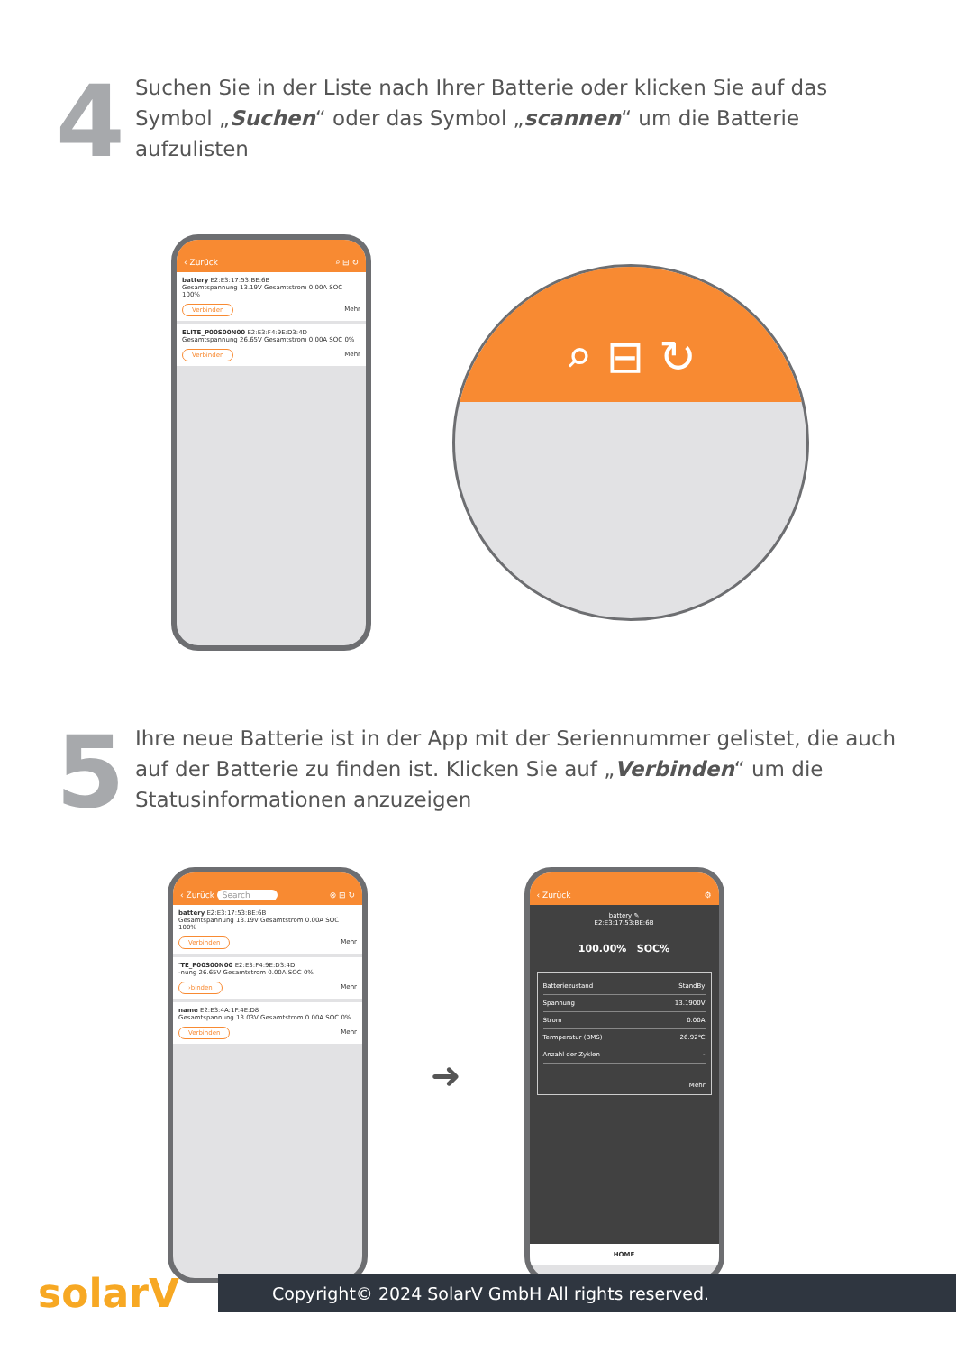4
Suchen Sie in der Liste nach Ihrer Batterie oder klicken Sie auf das Symbol „Suchen“ oder das Symbol „scannen“ um die Batterie aufzulisten
‹ Zurück ⌕ ⊟ ↻
battery E2:E3:17:53:BE:6B
Gesamtspannung 13.19V Gesamtstrom 0.00A SOC 100%
Verbinden Mehr
ELITE_P00S00N00 E2:E3:F4:9E:D3:4D
Gesamtspannung 26.65V Gesamtstrom 0.00A SOC 0%
Verbinden Mehr
⌕ ⊟ ↻
5
Ihre neue Batterie ist in der App mit der Seriennummer gelistet, die auch auf der Batterie zu finden ist. Klicken Sie auf „Verbinden“ um die Statusinformationen anzuzeigen
‹ Zurück Search ⊗ ⊟ ↻
battery E2:E3:17:53:BE:6B
Gesamtspannung 13.19V Gesamtstrom 0.00A SOC 100%
Verbinden Mehr
'TE_P00S00N00 E2:E3:F4:9E:D3:4D
‑nung 26.65V Gesamtstrom 0.00A SOC 0%
›binden Mehr
name E2:E3:4A:1F:4E:D8
Gesamtspannung 13.03V Gesamtstrom 0.00A SOC 0%
Verbinden Mehr
➜
‹ Zurück ⚙
battery ✎
E2:E3:17:53:BE:6B
100.00% SOC%
Batteriezustand StandBy
Spannung 13.1900V
Strom 0.00A
Termperatur (BMS) 26.92℃
Anzahl der Zyklen -
Mehr
HOME
solarV
Copyright© 2024 SolarV GmbH All rights reserved.